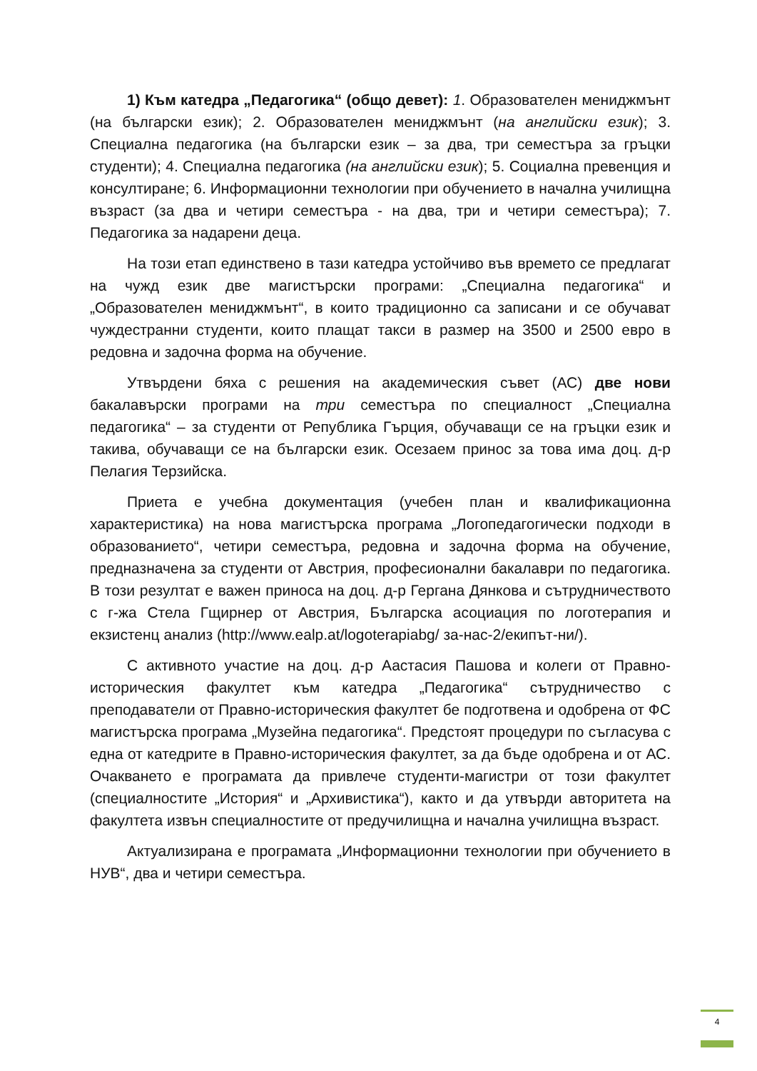1) Към катедра „Педагогика“ (общо девет): 1. Образователен мениджмънт (на български език); 2. Образователен мениджмънт (на английски език); 3. Специална педагогика (на български език – за два, три семестъра за гръцки студенти); 4. Специална педагогика (на английски език); 5. Социална превенция и консултиране; 6. Информационни технологии при обучението в начална училищна възраст (за два и четири семестъра - на два, три и четири семестъра); 7. Педагогика за надарени деца.
На този етап единствено в тази катедра устойчиво във времето се предлагат на чужд език две магистърски програми: „Специална педагогика“ и „Образователен мениджмънт“, в които традиционно са записани и се обучават чуждестранни студенти, които плащат такси в размер на 3500 и 2500 евро в редовна и задочна форма на обучение.
Утвърдени бяха с решения на академическия съвет (АС) две нови бакалавърски програми на три семестъра по специалност „Специална педагогика“ – за студенти от Република Гърция, обучаващи се на гръцки език и такива, обучаващи се на български език. Осезаем принос за това има доц. д-р Пелагия Терзийска.
Приета е учебна документация (учебен план и квалификационна характеристика) на нова магистърска програма „Логопедагогически подходи в образованието“, четири семестъра, редовна и задочна форма на обучение, предназначена за студенти от Австрия, професионални бакалаври по педагогика. В този резултат е важен приноса на доц. д-р Гергана Дянкова и сътрудничеството с г-жа Стела Гщирнер от Австрия, Българска асоциация по логотерапия и екзистенц анализ (http://www.ealp.at/logoterapiabg/ за-нас-2/екипът-ни/).
С активното участие на доц. д-р Аастасия Пашова и колеги от Правно-историческия факултет към катедра „Педагогика“ сътрудничество с преподаватели от Правно-историческия факултет бе подготвена и одобрена от ФС магистърска програма „Музейна педагогика“. Предстоят процедури по съгласува с една от катедрите в Правно-историческия факултет, за да бъде одобрена и от АС. Очакването е програмата да привлече студенти-магистри от този факултет (специалностите „История“ и „Архивистика“), както и да утвърди авторитета на факултета извън специалностите от предучилищна и начална училищна възраст.
Актуализирана е програмата „Информационни технологии при обучението в НУВ“, два и четири семестъра.
4